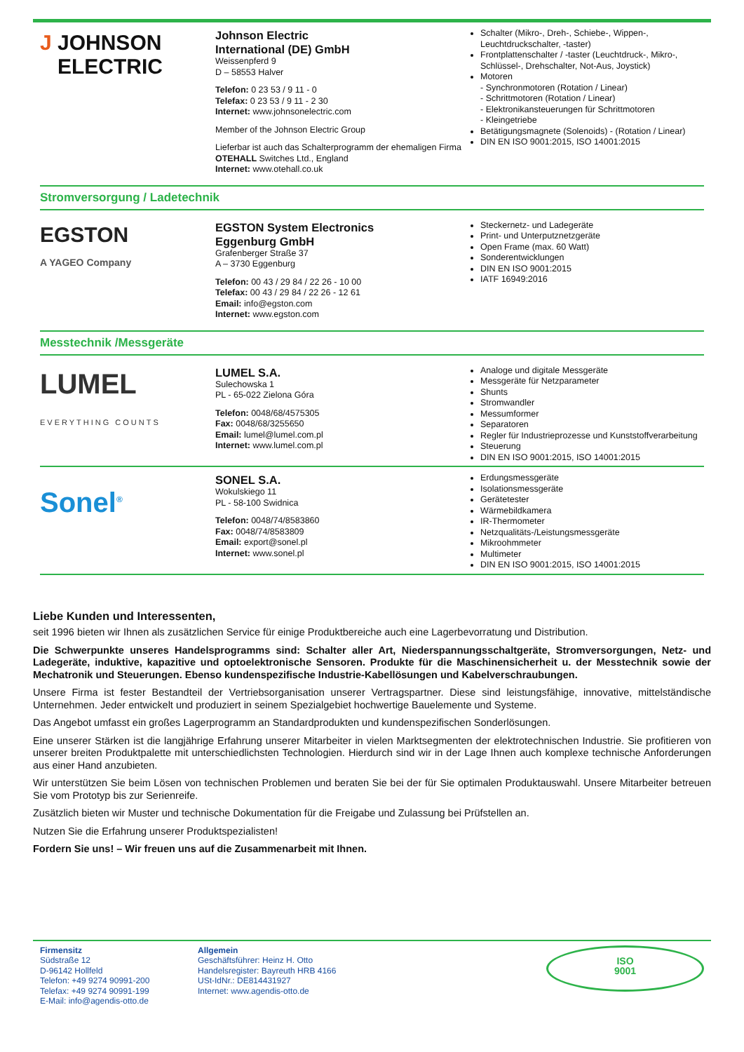J JOHNSON
ELECTRIC
Johnson Electric
International (DE) GmbH
Weissenpferd 9
D – 58553 Halver
Telefon: 0 23 53 / 9 11 - 0
Telefax: 0 23 53 / 9 11 - 2 30
Internet: www.johnsonelectric.com
Member of the Johnson Electric Group
Lieferbar ist auch das Schalterprogramm der ehemaligen Firma OTEHALL Switches Ltd., England
Internet: www.otehall.co.uk
Schalter (Mikro-, Dreh-, Schiebe-, Wippen-, Leuchtdruckschalter, -taster)
Frontplattenschalter / -taster (Leuchtdruck-, Mikro-, Schlüssel-, Drehschalter, Not-Aus, Joystick)
Motoren
- Synchronmotoren (Rotation / Linear)
- Schrittmotoren (Rotation / Linear)
- Elektronikansteuerungen für Schrittmotoren
- Kleingetriebe
Betätigungsmagnete (Solenoids) - (Rotation / Linear)
DIN EN ISO 9001:2015, ISO 14001:2015
Stromversorgung / Ladetechnik
EGSTON
A YAGEO Company
EGSTON System Electronics
Eggenburg GmbH
Grafenberger Straße 37
A – 3730 Eggenburg
Telefon: 00 43 / 29 84 / 22 26 - 10 00
Telefax: 00 43 / 29 84 / 22 26 - 12 61
Email: info@egston.com
Internet: www.egston.com
Steckernetz- und Ladegeräte
Print- und Unterputznetzgeräte
Open Frame (max. 60 Watt)
Sonderentwicklungen
DIN EN ISO 9001:2015
IATF 16949:2016
Messtechnik /Messgeräte
LUMEL
EVERYTHING COUNTS
LUMEL S.A.
Sulechowska 1
PL - 65-022 Zielona Góra
Telefon: 0048/68/4575305
Fax: 0048/68/3255650
Email: lumel@lumel.com.pl
Internet: www.lumel.com.pl
Analoge und digitale Messgeräte
Messgeräte für Netzparameter
Shunts
Stromwandler
Messumformer
Separatoren
Regler für Industrieprozesse und Kunststoffverarbeitung
Steuerung
DIN EN ISO 9001:2015, ISO 14001:2015
Sonel<sup>®</sup>
SONEL S.A.
Wokulskiego 11
PL - 58-100 Swidnica
Telefon: 0048/74/8583860
Fax: 0048/74/8583809
Email: export@sonel.pl
Internet: www.sonel.pl
Erdungsmessgeräte
Isolationsmessgeräte
Gerätetester
Wärmebildkamera
IR-Thermometer
Netzqualitäts-/Leistungsmessgeräte
Mikroohmmeter
Multimeter
DIN EN ISO 9001:2015, ISO 14001:2015
Liebe Kunden und Interessenten,
seit 1996 bieten wir Ihnen als zusätzlichen Service für einige Produktbereiche auch eine Lagerbevorratung und Distribution.
Die Schwerpunkte unseres Handelsprogramms sind: Schalter aller Art, Niederspannungsschaltgeräte, Stromversorgungen, Netz- und Ladegeräte, induktive, kapazitive und optoelektronische Sensoren. Produkte für die Maschinensicherheit u. der Messtechnik sowie der Mechatronik und Steuerungen. Ebenso kundenspezifische Industrie-Kabellösungen und Kabelverschraubungen.
Unsere Firma ist fester Bestandteil der Vertriebsorganisation unserer Vertragspartner. Diese sind leistungsfähige, innovative, mittelständische Unternehmen. Jeder entwickelt und produziert in seinem Spezialgebiet hochwertige Bauelemente und Systeme.
Das Angebot umfasst ein großes Lagerprogramm an Standardprodukten und kundenspezifischen Sonderlösungen.
Eine unserer Stärken ist die langjährige Erfahrung unserer Mitarbeiter in vielen Marktsegmenten der elektrotechnischen Industrie. Sie profitieren von unserer breiten Produktpalette mit unterschiedlichsten Technologien. Hierdurch sind wir in der Lage Ihnen auch komplexe technische Anforderungen aus einer Hand anzubieten.
Wir unterstützen Sie beim Lösen von technischen Problemen und beraten Sie bei der für Sie optimalen Produktauswahl. Unsere Mitarbeiter betreuen Sie vom Prototyp bis zur Serienreife.
Zusätzlich bieten wir Muster und technische Dokumentation für die Freigabe und Zulassung bei Prüfstellen an.
Nutzen Sie die Erfahrung unserer Produktspezialisten!
Fordern Sie uns! – Wir freuen uns auf die Zusammenarbeit mit Ihnen.
Firmensitz
Südstraße 12
D-96142 Hollfeld
Telefon: +49 9274 90991-200
Telefax: +49 9274 90991-199
E-Mail: info@agendis-otto.de
Allgemein
Geschäftsführer: Heinz H. Otto
Handelsregister: Bayreuth HRB 4166
USt-IdNr.: DE814431927
Internet: www.agendis-otto.de
ISO
9001